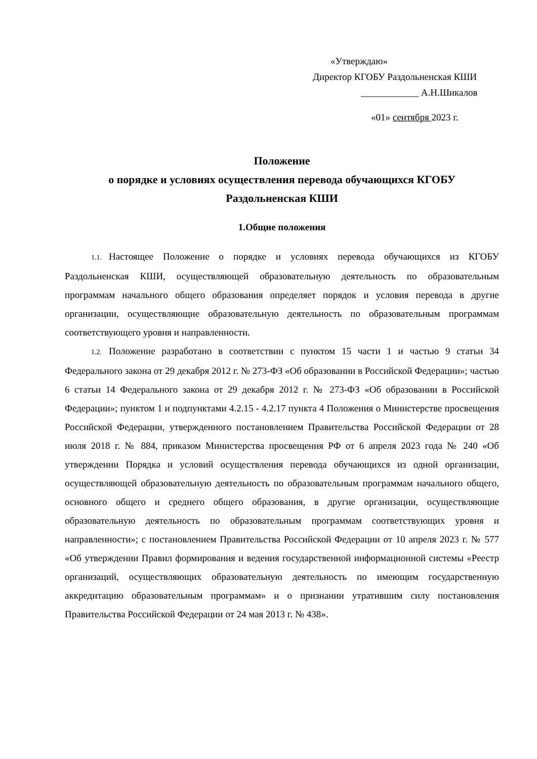«Утверждаю»
Директор КГОБУ Раздольненская КШИ
____________ А.Н.Шикалов
«01» сентября 2023 г.
Положение
о порядке и условиях осуществления перевода обучающихся КГОБУ
Раздольненская КШИ
1.Общие положения
1.1. Настоящее Положение о порядке и условиях перевода обучающихся из КГОБУ Раздольненская КШИ, осуществляющей образовательную деятельность по образовательным программам начального общего образования определяет порядок и условия перевода в другие организации, осуществляющие образовательную деятельность по образовательным программам соответствующего уровня и направленности.
1.2. Положение разработано в соответствии с пунктом 15 части 1 и частью 9 статьи 34 Федерального закона от 29 декабря 2012 г. № 273-ФЗ «Об образовании в Российской Федерации»; частью 6 статьи 14 Федерального закона от 29 декабря 2012 г. № 273-ФЗ «Об образовании в Российской Федерации»; пунктом 1 и подпунктами 4.2.15 - 4.2.17 пункта 4 Положения о Министерстве просвещения Российской Федерации, утвержденного постановлением Правительства Российской Федерации от 28 июля 2018 г. № 884, приказом Министерства просвещения РФ от 6 апреля 2023 года № 240 «Об утверждении Порядка и условий осуществления перевода обучающихся из одной организации, осуществляющей образовательную деятельность по образовательным программам начального общего, основного общего и среднего общего образования, в другие организации, осуществляющие образовательную деятельность по образовательным программам соответствующих уровня и направленности»; с постановлением Правительства Российской Федерации от 10 апреля 2023 г. № 577 «Об утверждении Правил формирования и ведения государственной информационной системы «Реестр организаций, осуществляющих образовательную деятельность по имеющим государственную аккредитацию образовательным программам» и о признании утратившим силу постановления Правительства Российской Федерации от 24 мая 2013 г. № 438».